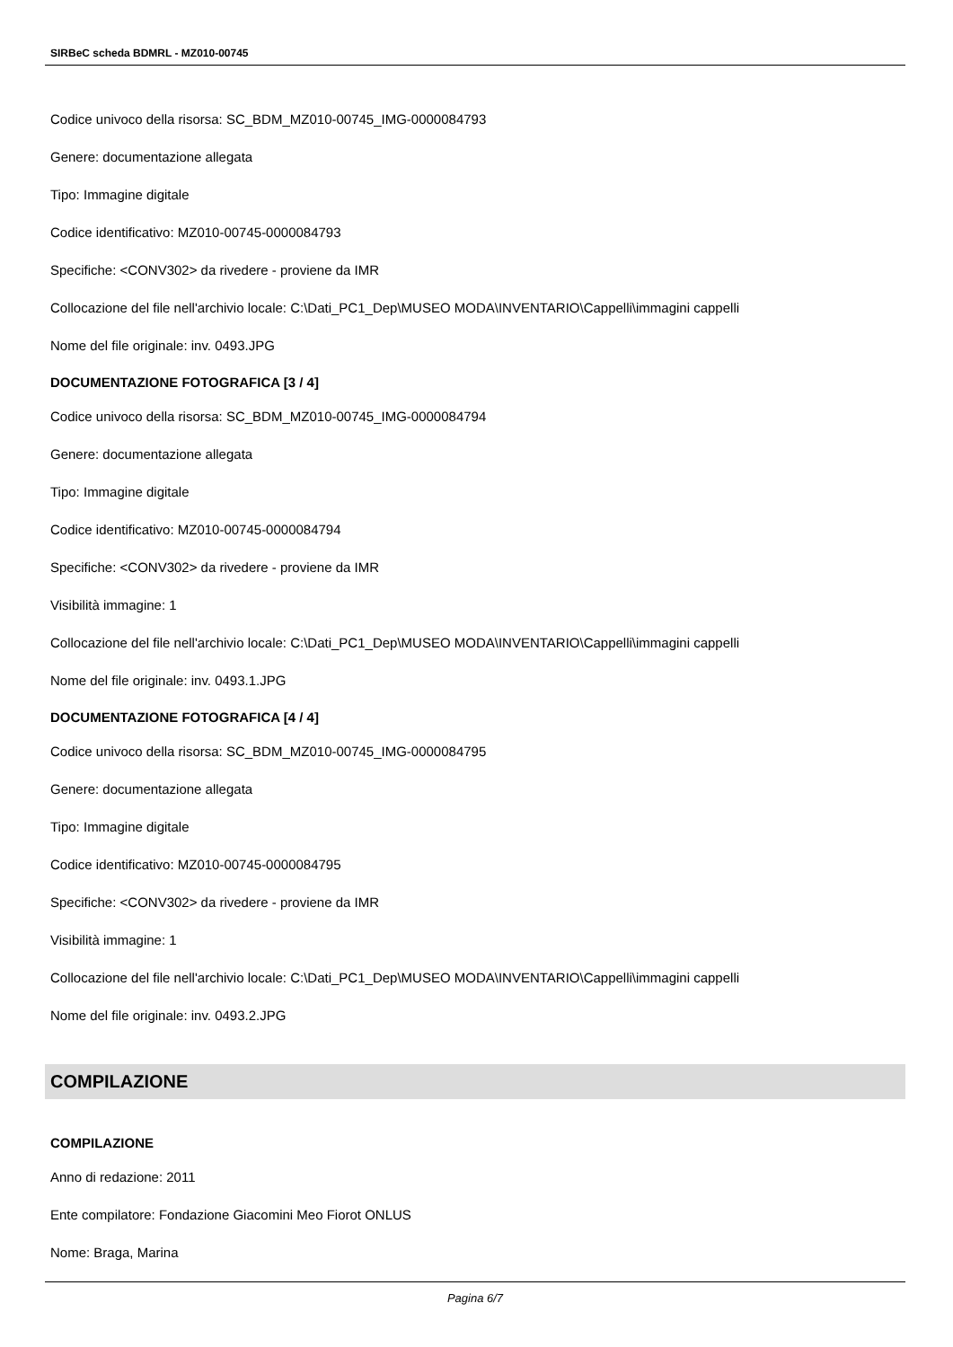SIRBeC scheda BDMRL - MZ010-00745
Codice univoco della risorsa: SC_BDM_MZ010-00745_IMG-0000084793
Genere: documentazione allegata
Tipo: Immagine digitale
Codice identificativo: MZ010-00745-0000084793
Specifiche: <CONV302> da rivedere - proviene da IMR
Collocazione del file nell'archivio locale: C:\Dati_PC1_Dep\MUSEO MODA\INVENTARIO\Cappelli\immagini cappelli
Nome del file originale: inv. 0493.JPG
DOCUMENTAZIONE FOTOGRAFICA [3 / 4]
Codice univoco della risorsa: SC_BDM_MZ010-00745_IMG-0000084794
Genere: documentazione allegata
Tipo: Immagine digitale
Codice identificativo: MZ010-00745-0000084794
Specifiche: <CONV302> da rivedere - proviene da IMR
Visibilità immagine: 1
Collocazione del file nell'archivio locale: C:\Dati_PC1_Dep\MUSEO MODA\INVENTARIO\Cappelli\immagini cappelli
Nome del file originale: inv. 0493.1.JPG
DOCUMENTAZIONE FOTOGRAFICA [4 / 4]
Codice univoco della risorsa: SC_BDM_MZ010-00745_IMG-0000084795
Genere: documentazione allegata
Tipo: Immagine digitale
Codice identificativo: MZ010-00745-0000084795
Specifiche: <CONV302> da rivedere - proviene da IMR
Visibilità immagine: 1
Collocazione del file nell'archivio locale: C:\Dati_PC1_Dep\MUSEO MODA\INVENTARIO\Cappelli\immagini cappelli
Nome del file originale: inv. 0493.2.JPG
COMPILAZIONE
COMPILAZIONE
Anno di redazione: 2011
Ente compilatore: Fondazione Giacomini Meo Fiorot ONLUS
Nome: Braga, Marina
Pagina 6/7